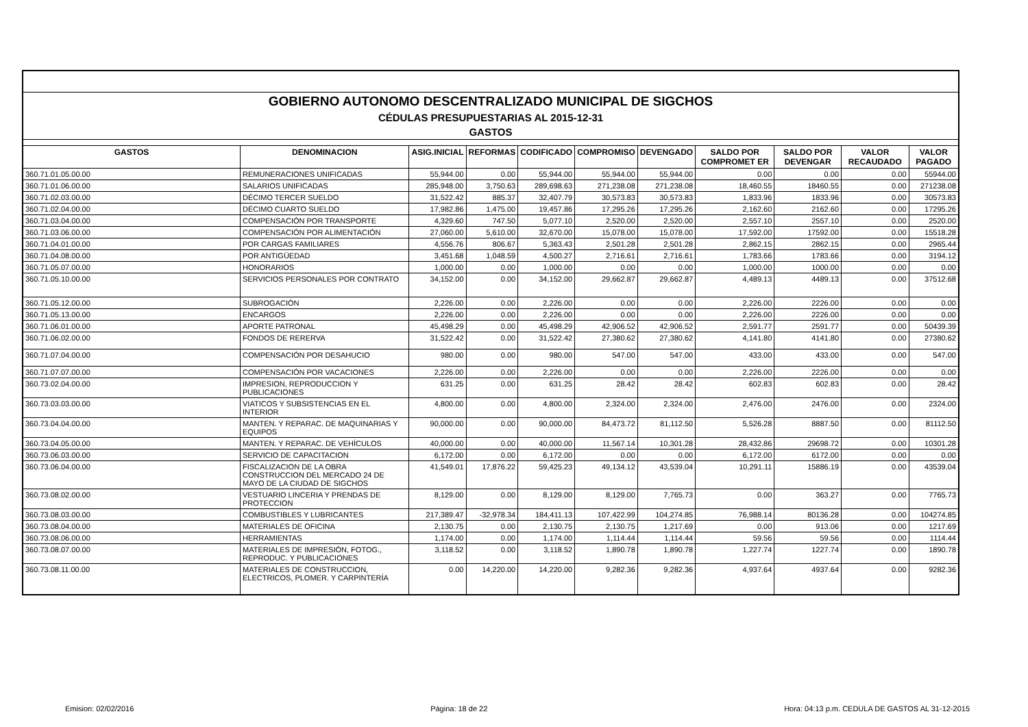| GOBIERNO AUTONOMO DESCENTRALIZADO MUNICIPAL DE SIGCHOS | | | | | | | | | | |
| CÉDULAS PRESUPUESTARIAS AL 2015-12-31 | | | | | | | | | | |
| GASTOS | | | | | | | | | | |
| GASTOS | DENOMINACION | ASIG.INICIAL | REFORMAS | CODIFICADO | COMPROMISO | DEVENGADO | SALDO POR COMPROMET ER | SALDO POR DEVENGAR | VALOR RECAUDADO | VALOR PAGADO |
| 360.71.01.05.00.00 | REMUNERACIONES UNIFICADAS | 55,944.00 | 0.00 | 55,944.00 | 55,944.00 | 55,944.00 | 0.00 | 0.00 | 0.00 | 55944.00 |
| 360.71.01.06.00.00 | SALARIOS UNIFICADAS | 285,948.00 | 3,750.63 | 289,698.63 | 271,238.08 | 271,238.08 | 18,460.55 | 18460.55 | 0.00 | 271238.08 |
| 360.71.02.03.00.00 | DÉCIMO TERCER SUELDO | 31,522.42 | 885.37 | 32,407.79 | 30,573.83 | 30,573.83 | 1,833.96 | 1833.96 | 0.00 | 30573.83 |
| 360.71.02.04.00.00 | DÉCIMO CUARTO SUELDO | 17,982.86 | 1,475.00 | 19,457.86 | 17,295.26 | 17,295.26 | 2,162.60 | 2162.60 | 0.00 | 17295.26 |
| 360.71.03.04.00.00 | COMPENSACIÓN POR TRANSPORTE | 4,329.60 | 747.50 | 5,077.10 | 2,520.00 | 2,520.00 | 2,557.10 | 2557.10 | 0.00 | 2520.00 |
| 360.71.03.06.00.00 | COMPENSACIÓN POR ALIMENTACIÓN | 27,060.00 | 5,610.00 | 32,670.00 | 15,078.00 | 15,078.00 | 17,592.00 | 17592.00 | 0.00 | 15518.28 |
| 360.71.04.01.00.00 | POR CARGAS FAMILIARES | 4,556.76 | 806.67 | 5,363.43 | 2,501.28 | 2,501.28 | 2,862.15 | 2862.15 | 0.00 | 2965.44 |
| 360.71.04.08.00.00 | POR ANTIGÜEDAD | 3,451.68 | 1,048.59 | 4,500.27 | 2,716.61 | 2,716.61 | 1,783.66 | 1783.66 | 0.00 | 3194.12 |
| 360.71.05.07.00.00 | HONORARIOS | 1,000.00 | 0.00 | 1,000.00 | 0.00 | 0.00 | 1,000.00 | 1000.00 | 0.00 | 0.00 |
| 360.71.05.10.00.00 | SERVICIOS PERSONALES POR CONTRATO | 34,152.00 | 0.00 | 34,152.00 | 29,662.87 | 29,662.87 | 4,489.13 | 4489.13 | 0.00 | 37512.68 |
| 360.71.05.12.00.00 | SUBROGACIÓN | 2,226.00 | 0.00 | 2,226.00 | 0.00 | 0.00 | 2,226.00 | 2226.00 | 0.00 | 0.00 |
| 360.71.05.13.00.00 | ENCARGOS | 2,226.00 | 0.00 | 2,226.00 | 0.00 | 0.00 | 2,226.00 | 2226.00 | 0.00 | 0.00 |
| 360.71.06.01.00.00 | APORTE PATRONAL | 45,498.29 | 0.00 | 45,498.29 | 42,906.52 | 42,906.52 | 2,591.77 | 2591.77 | 0.00 | 50439.39 |
| 360.71.06.02.00.00 | FONDOS DE RERERVA | 31,522.42 | 0.00 | 31,522.42 | 27,380.62 | 27,380.62 | 4,141.80 | 4141.80 | 0.00 | 27380.62 |
| 360.71.07.04.00.00 | COMPENSACIÓN POR DESAHUCIO | 980.00 | 0.00 | 980.00 | 547.00 | 547.00 | 433.00 | 433.00 | 0.00 | 547.00 |
| 360.71.07.07.00.00 | COMPENSACIÓN POR VACACIONES | 2,226.00 | 0.00 | 2,226.00 | 0.00 | 0.00 | 2,226.00 | 2226.00 | 0.00 | 0.00 |
| 360.73.02.04.00.00 | IMPRESION, REPRODUCCION Y PUBLICACIONES | 631.25 | 0.00 | 631.25 | 28.42 | 28.42 | 602.83 | 602.83 | 0.00 | 28.42 |
| 360.73.03.03.00.00 | VIATICOS Y SUBSISTENCIAS EN EL INTERIOR | 4,800.00 | 0.00 | 4,800.00 | 2,324.00 | 2,324.00 | 2,476.00 | 2476.00 | 0.00 | 2324.00 |
| 360.73.04.04.00.00 | MANTEN. Y REPARAC. DE MAQUINARIAS Y EQUIPOS | 90,000.00 | 0.00 | 90,000.00 | 84,473.72 | 81,112.50 | 5,526.28 | 8887.50 | 0.00 | 81112.50 |
| 360.73.04.05.00.00 | MANTEN. Y REPARAC. DE VEHÍCULOS | 40,000.00 | 0.00 | 40,000.00 | 11,567.14 | 10,301.28 | 28,432.86 | 29698.72 | 0.00 | 10301.28 |
| 360.73.06.03.00.00 | SERVICIO DE CAPACITACION | 6,172.00 | 0.00 | 6,172.00 | 0.00 | 0.00 | 6,172.00 | 6172.00 | 0.00 | 0.00 |
| 360.73.06.04.00.00 | FISCALIZACION DE LA OBRA CONSTRUCCION DEL MERCADO 24 DE MAYO DE LA CIUDAD DE SIGCHOS | 41,549.01 | 17,876.22 | 59,425.23 | 49,134.12 | 43,539.04 | 10,291.11 | 15886.19 | 0.00 | 43539.04 |
| 360.73.08.02.00.00 | VESTUARIO LINCERIA Y PRENDAS DE PROTECCION | 8,129.00 | 0.00 | 8,129.00 | 8,129.00 | 7,765.73 | 0.00 | 363.27 | 0.00 | 7765.73 |
| 360.73.08.03.00.00 | COMBUSTIBLES Y LUBRICANTES | 217,389.47 | -32,978.34 | 184,411.13 | 107,422.99 | 104,274.85 | 76,988.14 | 80136.28 | 0.00 | 104274.85 |
| 360.73.08.04.00.00 | MATERIALES DE OFICINA | 2,130.75 | 0.00 | 2,130.75 | 2,130.75 | 1,217.69 | 0.00 | 913.06 | 0.00 | 1217.69 |
| 360.73.08.06.00.00 | HERRAMIENTAS | 1,174.00 | 0.00 | 1,174.00 | 1,114.44 | 1,114.44 | 59.56 | 59.56 | 0.00 | 1114.44 |
| 360.73.08.07.00.00 | MATERIALES DE IMPRESIÓN, FOTOG., REPRODUC. Y PUBLICACIONES | 3,118.52 | 0.00 | 3,118.52 | 1,890.78 | 1,890.78 | 1,227.74 | 1227.74 | 0.00 | 1890.78 |
| 360.73.08.11.00.00 | MATERIALES DE CONSTRUCCION, ELECTRICOS, PLOMER. Y CARPINTERÍA | 0.00 | 14,220.00 | 14,220.00 | 9,282.36 | 9,282.36 | 4,937.64 | 4937.64 | 0.00 | 9282.36 |
Emision: 02/02/2016 Página: 18 de 22 Hora: 04:13 p.m. CEDULA DE GASTOS AL 31-12-2015